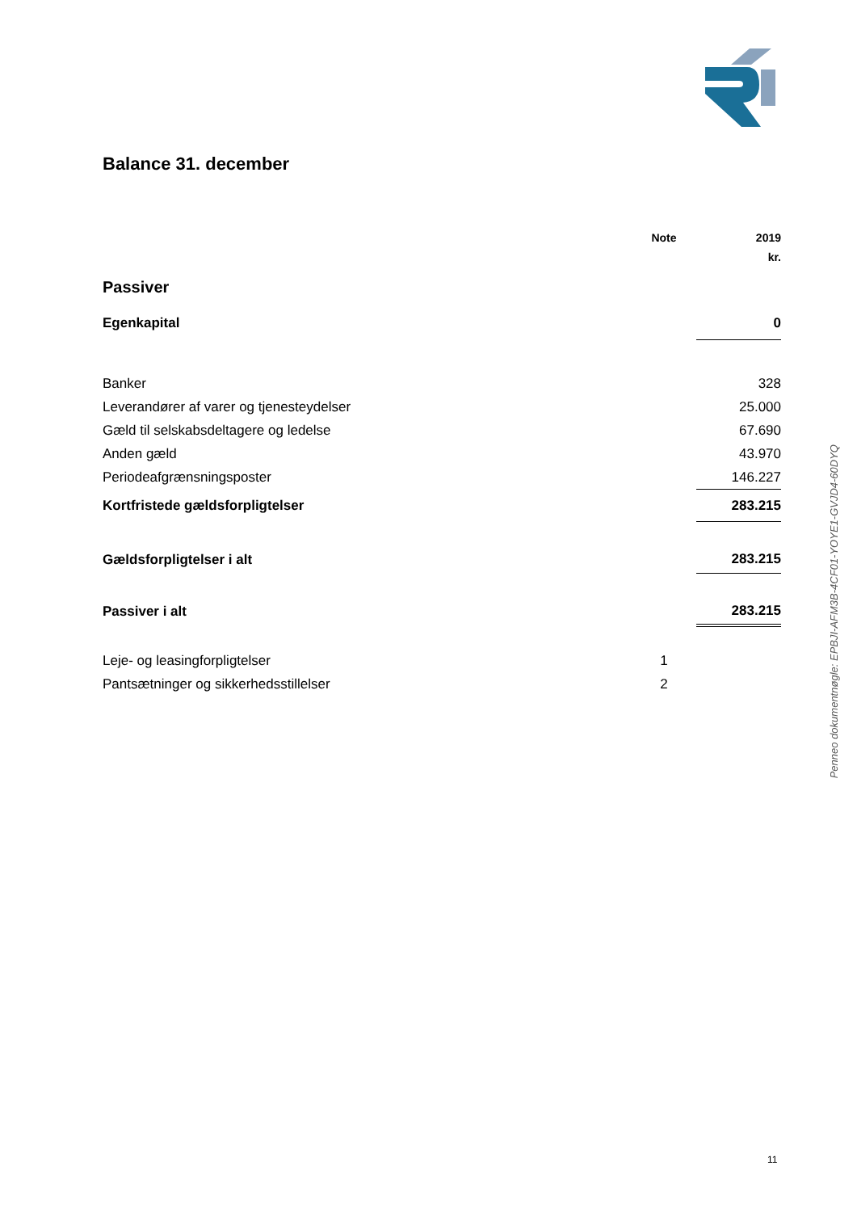Balance 31. december
| | Note | | 2019 |
| --- | --- | --- | --- |
| | | | kr. |
| Passiver | | | |
| Egenkapital | | | 0 |
| Banker | | | 328 |
| Leverandører af varer og tjenesteydelser | | | 25.000 |
| Gæld til selskabsdeltagere og ledelse | | | 67.690 |
| Anden gæld | | | 43.970 |
| Periodeafgrænsningsposter | | | 146.227 |
| Kortfristede gældsforpligtelser | | | 283.215 |
| Gældsforpligtelser i alt | | | 283.215 |
| Passiver i alt | | | 283.215 |
| Leje- og leasingforpligtelser | 1 | | |
| Pantsætninger og sikkerhedsstillelser | 2 | | |
Penneo dokumentnøgle: EPBJI-AFM3B-4CF01-YOYE1-GVJD4-60DYQ
11